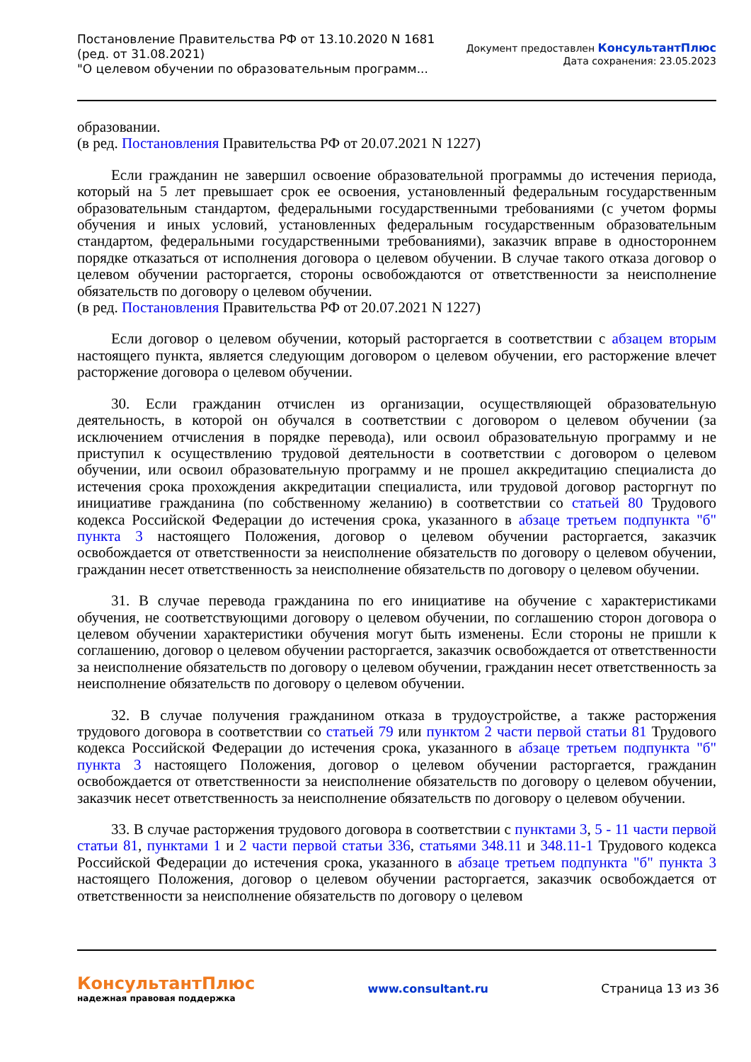Постановление Правительства РФ от 13.10.2020 N 1681
(ред. от 31.08.2021)
"О целевом обучении по образовательным программ...
Документ предоставлен КонсультантПлюс
Дата сохранения: 23.05.2023
образовании.
(в ред. Постановления Правительства РФ от 20.07.2021 N 1227)
Если гражданин не завершил освоение образовательной программы до истечения периода, который на 5 лет превышает срок ее освоения, установленный федеральным государственным образовательным стандартом, федеральными государственными требованиями (с учетом формы обучения и иных условий, установленных федеральным государственным образовательным стандартом, федеральными государственными требованиями), заказчик вправе в одностороннем порядке отказаться от исполнения договора о целевом обучении. В случае такого отказа договор о целевом обучении расторгается, стороны освобождаются от ответственности за неисполнение обязательств по договору о целевом обучении.
(в ред. Постановления Правительства РФ от 20.07.2021 N 1227)
Если договор о целевом обучении, который расторгается в соответствии с абзацем вторым настоящего пункта, является следующим договором о целевом обучении, его расторжение влечет расторжение договора о целевом обучении.
30. Если гражданин отчислен из организации, осуществляющей образовательную деятельность, в которой он обучался в соответствии с договором о целевом обучении (за исключением отчисления в порядке перевода), или освоил образовательную программу и не приступил к осуществлению трудовой деятельности в соответствии с договором о целевом обучении, или освоил образовательную программу и не прошел аккредитацию специалиста до истечения срока прохождения аккредитации специалиста, или трудовой договор расторгнут по инициативе гражданина (по собственному желанию) в соответствии со статьей 80 Трудового кодекса Российской Федерации до истечения срока, указанного в абзаце третьем подпункта "б" пункта 3 настоящего Положения, договор о целевом обучении расторгается, заказчик освобождается от ответственности за неисполнение обязательств по договору о целевом обучении, гражданин несет ответственность за неисполнение обязательств по договору о целевом обучении.
31. В случае перевода гражданина по его инициативе на обучение с характеристиками обучения, не соответствующими договору о целевом обучении, по соглашению сторон договора о целевом обучении характеристики обучения могут быть изменены. Если стороны не пришли к соглашению, договор о целевом обучении расторгается, заказчик освобождается от ответственности за неисполнение обязательств по договору о целевом обучении, гражданин несет ответственность за неисполнение обязательств по договору о целевом обучении.
32. В случае получения гражданином отказа в трудоустройстве, а также расторжения трудового договора в соответствии со статьей 79 или пунктом 2 части первой статьи 81 Трудового кодекса Российской Федерации до истечения срока, указанного в абзаце третьем подпункта "б" пункта 3 настоящего Положения, договор о целевом обучении расторгается, гражданин освобождается от ответственности за неисполнение обязательств по договору о целевом обучении, заказчик несет ответственность за неисполнение обязательств по договору о целевом обучении.
33. В случае расторжения трудового договора в соответствии с пунктами 3, 5 - 11 части первой статьи 81, пунктами 1 и 2 части первой статьи 336, статьями 348.11 и 348.11-1 Трудового кодекса Российской Федерации до истечения срока, указанного в абзаце третьем подпункта "б" пункта 3 настоящего Положения, договор о целевом обучении расторгается, заказчик освобождается от ответственности за неисполнение обязательств по договору о целевом
КонсультантПлюс
надежная правовая поддержка
www.consultant.ru Страница 13 из 36